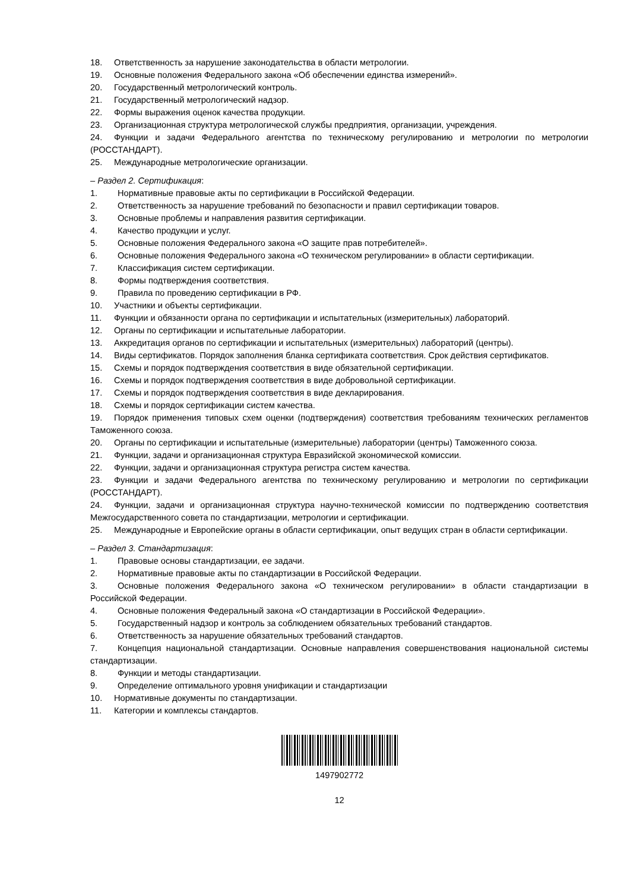18. Ответственность за нарушение законодательства в области метрологии.
19. Основные положения Федерального закона «Об обеспечении единства измерений».
20. Государственный метрологический контроль.
21. Государственный метрологический надзор.
22. Формы выражения оценок качества продукции.
23. Организационная структура метрологической службы предприятия, организации, учреждения.
24. Функции и задачи Федерального агентства по техническому регулированию и метрологии по метрологии (РОССТАНДАРТ).
25. Международные метрологические организации.
– Раздел 2. Сертификация:
1. Нормативные правовые акты по сертификации в Российской Федерации.
2. Ответственность за нарушение требований по безопасности и правил сертификации товаров.
3. Основные проблемы и направления развития сертификации.
4. Качество продукции и услуг.
5. Основные положения Федерального закона «О защите прав потребителей».
6. Основные положения Федерального закона «О техническом регулировании» в области сертификации.
7. Классификация систем сертификации.
8. Формы подтверждения соответствия.
9. Правила по проведению сертификации в РФ.
10. Участники и объекты сертификации.
11. Функции и обязанности органа по сертификации и испытательных (измерительных) лабораторий.
12. Органы по сертификации и испытательные лаборатории.
13. Аккредитация органов по сертификации и испытательных (измерительных) лабораторий (центры).
14. Виды сертификатов. Порядок заполнения бланка сертификата соответствия. Срок действия сертификатов.
15. Схемы и порядок подтверждения соответствия в виде обязательной сертификации.
16. Схемы и порядок подтверждения соответствия в виде добровольной сертификации.
17. Схемы и порядок подтверждения соответствия в виде декларирования.
18. Схемы и порядок сертификации систем качества.
19. Порядок применения типовых схем оценки (подтверждения) соответствия требованиям технических регламентов Таможенного союза.
20. Органы по сертификации и испытательные (измерительные) лаборатории (центры) Таможенного союза.
21. Функции, задачи и организационная структура Евразийской экономической комиссии.
22. Функции, задачи и организационная структура регистра систем качества.
23. Функции и задачи Федерального агентства по техническому регулированию и метрологии по сертификации (РОССТАНДАРТ).
24. Функции, задачи и организационная структура научно-технической комиссии по подтверждению соответствия Межгосударственного совета по стандартизации, метрологии и сертификации.
25. Международные и Европейские органы в области сертификации, опыт ведущих стран в области сертификации.
– Раздел 3. Стандартизация:
1. Правовые основы стандартизации, ее задачи.
2. Нормативные правовые акты по стандартизации в Российской Федерации.
3. Основные положения Федерального закона «О техническом регулировании» в области стандартизации в Российской Федерации.
4. Основные положения Федеральный закона «О стандартизации в Российской Федерации».
5. Государственный надзор и контроль за соблюдением обязательных требований стандартов.
6. Ответственность за нарушение обязательных требований стандартов.
7. Концепция национальной стандартизации. Основные направления совершенствования национальной системы стандартизации.
8. Функции и методы стандартизации.
9. Определение оптимального уровня унификации и стандартизации
10. Нормативные документы по стандартизации.
11. Категории и комплексы стандартов.
1497902772
12